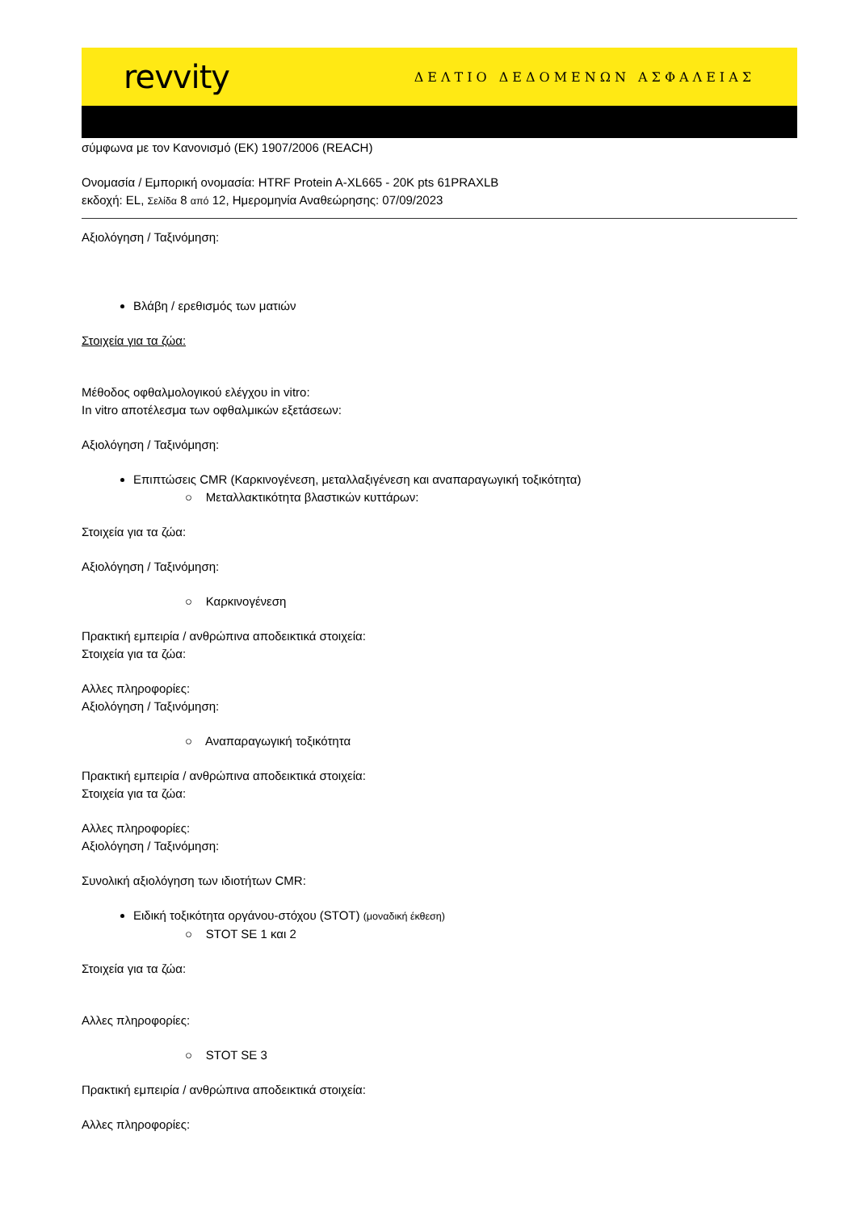revvity ΔΕΛΤΙΟ ΔΕΔΟΜΕΝΩΝ ΑΣΦΑΛΕΙΑΣ
σύμφωνα με τον Κανονισμό (ΕΚ) 1907/2006 (REACH)
Ονομασία / Εμπορική ονομασία: HTRF Protein A-XL665 - 20K pts 61PRAXLB
εκδοχή: EL, Σελίδα 8 από 12, Ημερομηνία Αναθεώρησης: 07/09/2023
Αξιολόγηση / Ταξινόμηση:
Βλάβη / ερεθισμός των ματιών
Στοιχεία για τα ζώα:
Μέθοδος οφθαλμολογικού ελέγχου in vitro:
In vitro αποτέλεσμα των οφθαλμικών εξετάσεων:
Αξιολόγηση / Ταξινόμηση:
Επιπτώσεις CMR (Καρκινογένεση, μεταλλαξιγένεση και αναπαραγωγική τοξικότητα)
○ Μεταλλακτικότητα βλαστικών κυττάρων:
Στοιχεία για τα ζώα:
Αξιολόγηση / Ταξινόμηση:
○ Καρκινογένεση
Πρακτική εμπειρία / ανθρώπινα αποδεικτικά στοιχεία:
Στοιχεία για τα ζώα:
Αλλες πληροφορίες:
Αξιολόγηση / Ταξινόμηση:
○ Αναπαραγωγική τοξικότητα
Πρακτική εμπειρία / ανθρώπινα αποδεικτικά στοιχεία:
Στοιχεία για τα ζώα:
Αλλες πληροφορίες:
Αξιολόγηση / Ταξινόμηση:
Συνολική αξιολόγηση των ιδιοτήτων CMR:
Ειδική τοξικότητα οργάνου-στόχου (STOT) (μοναδική έκθεση)
○ STOT SE 1 και 2
Στοιχεία για τα ζώα:
Αλλες πληροφορίες:
○ STOT SE 3
Πρακτική εμπειρία / ανθρώπινα αποδεικτικά στοιχεία:
Αλλες πληροφορίες: